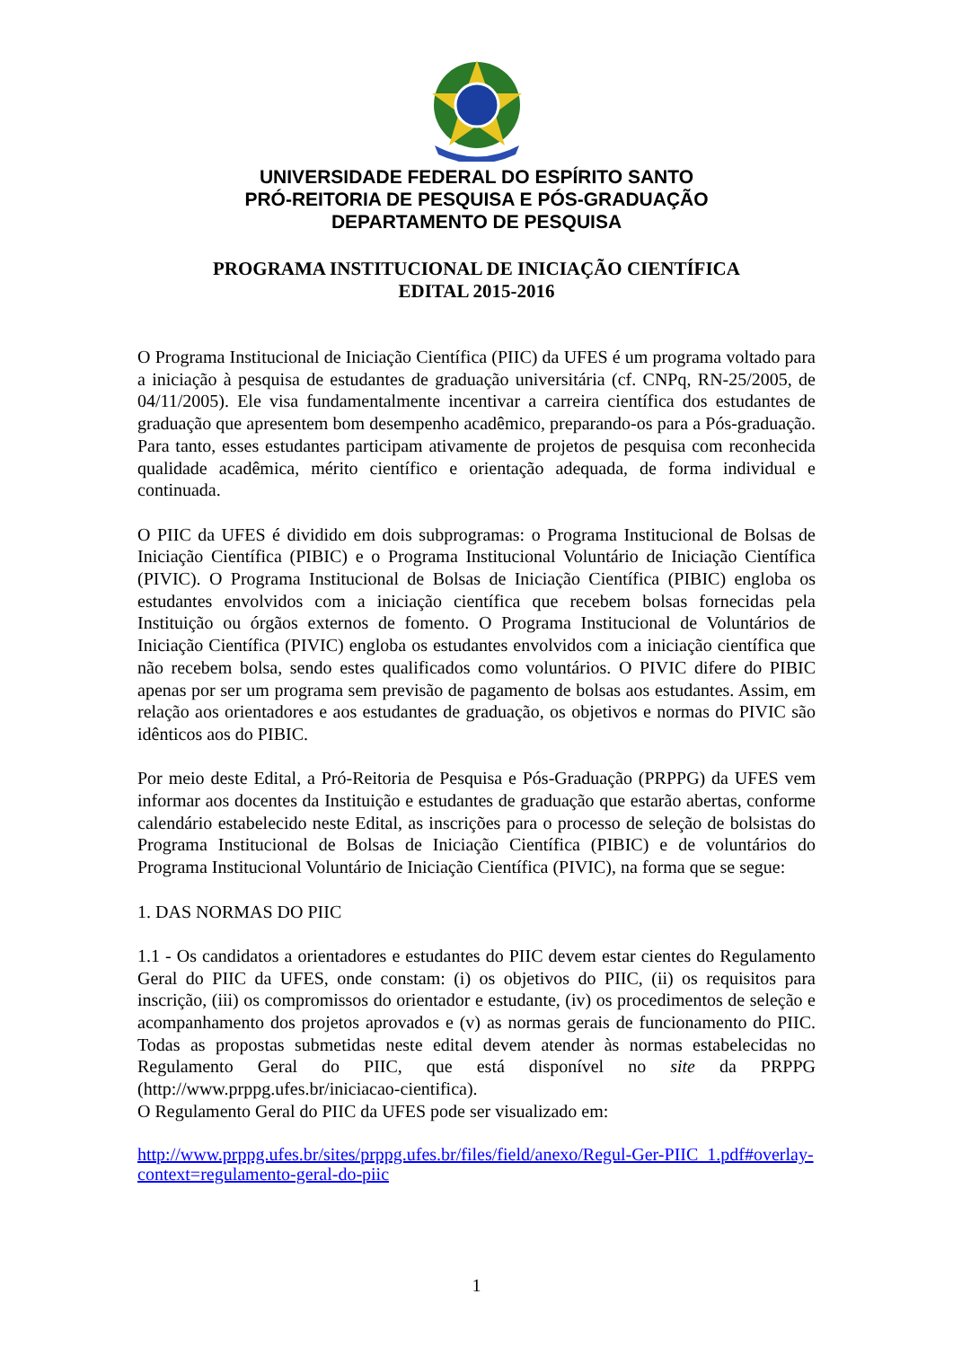UNIVERSIDADE FEDERAL DO ESPÍRITO SANTO
PRÓ-REITORIA DE PESQUISA E PÓS-GRADUAÇÃO
DEPARTAMENTO DE PESQUISA
PROGRAMA INSTITUCIONAL DE INICIAÇÃO CIENTÍFICA
EDITAL 2015-2016
O Programa Institucional de Iniciação Científica (PIIC) da UFES é um programa voltado para a iniciação à pesquisa de estudantes de graduação universitária (cf. CNPq, RN-25/2005, de 04/11/2005). Ele visa fundamentalmente incentivar a carreira científica dos estudantes de graduação que apresentem bom desempenho acadêmico, preparando-os para a Pós-graduação. Para tanto, esses estudantes participam ativamente de projetos de pesquisa com reconhecida qualidade acadêmica, mérito científico e orientação adequada, de forma individual e continuada.
O PIIC da UFES é dividido em dois subprogramas: o Programa Institucional de Bolsas de Iniciação Científica (PIBIC) e o Programa Institucional Voluntário de Iniciação Científica (PIVIC). O Programa Institucional de Bolsas de Iniciação Científica (PIBIC) engloba os estudantes envolvidos com a iniciação científica que recebem bolsas fornecidas pela Instituição ou órgãos externos de fomento. O Programa Institucional de Voluntários de Iniciação Científica (PIVIC) engloba os estudantes envolvidos com a iniciação científica que não recebem bolsa, sendo estes qualificados como voluntários. O PIVIC difere do PIBIC apenas por ser um programa sem previsão de pagamento de bolsas aos estudantes. Assim, em relação aos orientadores e aos estudantes de graduação, os objetivos e normas do PIVIC são idênticos aos do PIBIC.
Por meio deste Edital, a Pró-Reitoria de Pesquisa e Pós-Graduação (PRPPG) da UFES vem informar aos docentes da Instituição e estudantes de graduação que estarão abertas, conforme calendário estabelecido neste Edital, as inscrições para o processo de seleção de bolsistas do Programa Institucional de Bolsas de Iniciação Científica (PIBIC) e de voluntários do Programa Institucional Voluntário de Iniciação Científica (PIVIC), na forma que se segue:
1. DAS NORMAS DO PIIC
1.1 - Os candidatos a orientadores e estudantes do PIIC devem estar cientes do Regulamento Geral do PIIC da UFES, onde constam: (i) os objetivos do PIIC, (ii) os requisitos para inscrição, (iii) os compromissos do orientador e estudante, (iv) os procedimentos de seleção e acompanhamento dos projetos aprovados e (v) as normas gerais de funcionamento do PIIC. Todas as propostas submetidas neste edital devem atender às normas estabelecidas no Regulamento Geral do PIIC, que está disponível no site da PRPPG (http://www.prppg.ufes.br/iniciacao-cientifica).
O Regulamento Geral do PIIC da UFES pode ser visualizado em:
http://www.prppg.ufes.br/sites/prppg.ufes.br/files/field/anexo/Regul-Ger-PIIC_1.pdf#overlay-context=regulamento-geral-do-piic
1